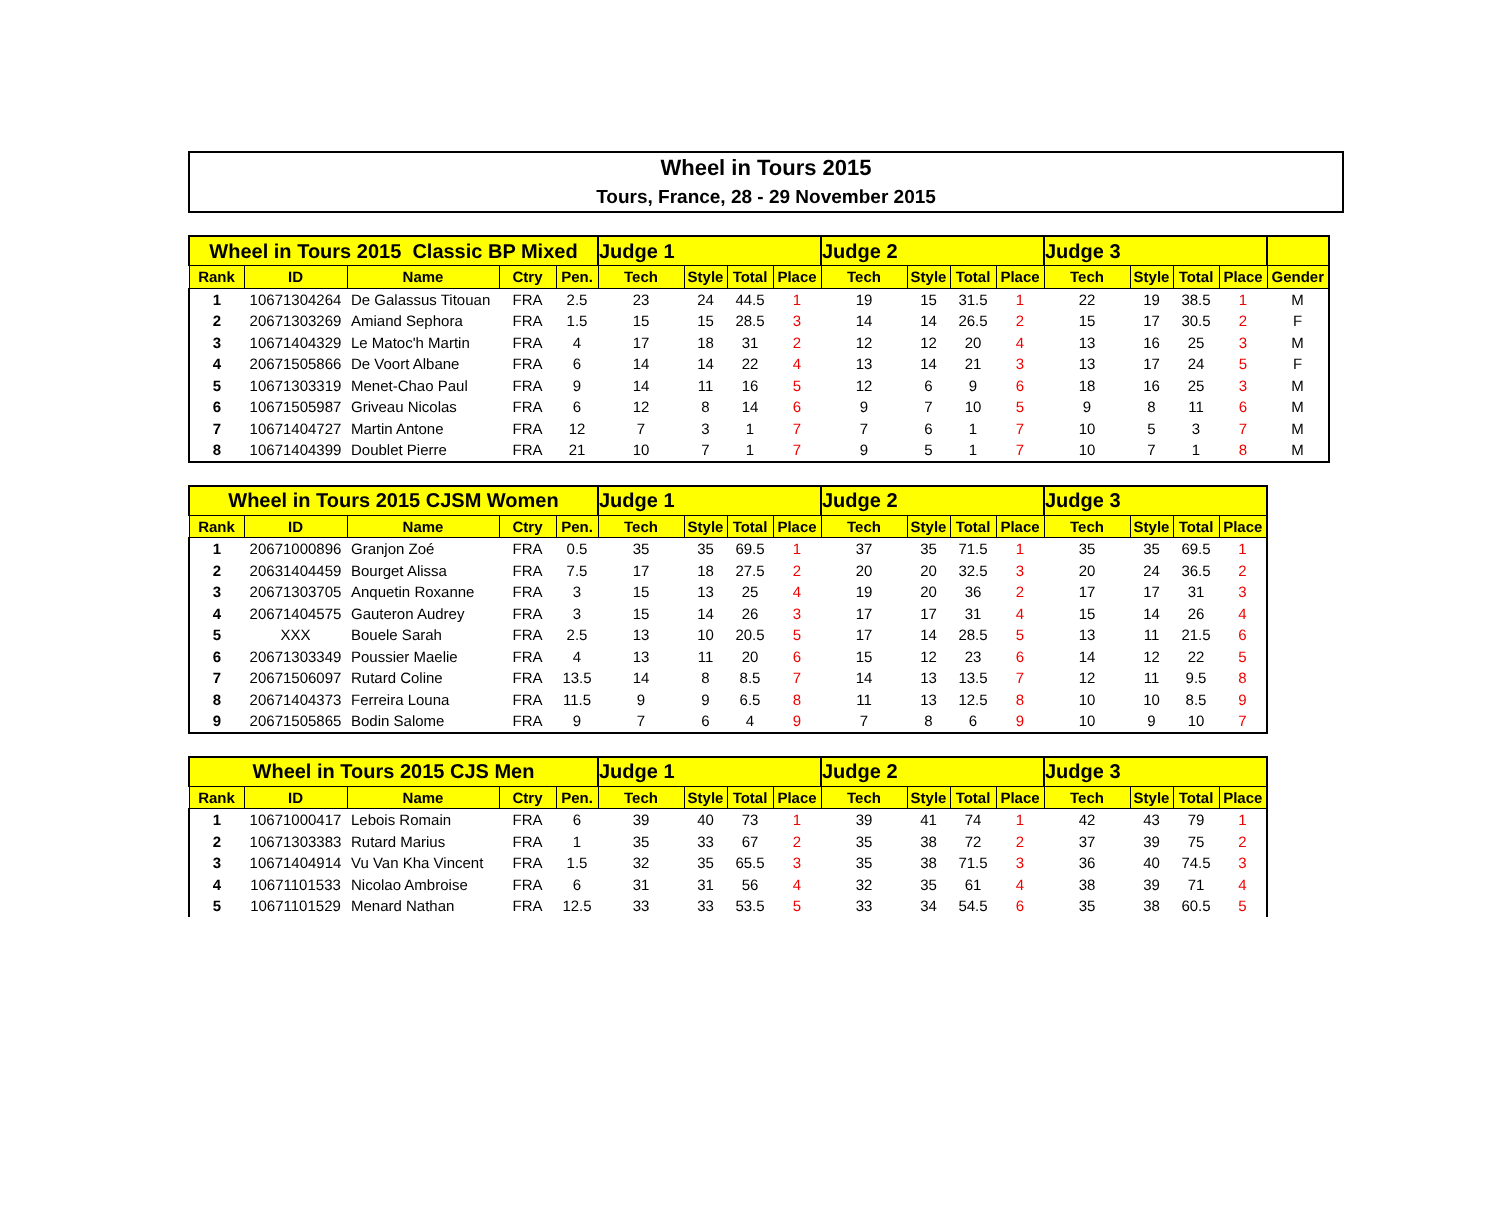Wheel in Tours 2015
Tours, France, 28 - 29 November 2015
| Wheel in Tours 2015 Classic BP Mixed | | | | | Judge 1 | | | | Judge 2 | | | | Judge 3 | | | | |
| Rank | ID | Name | Ctry | Pen. | Tech | Style | Total | Place | Tech | Style | Total | Place | Tech | Style | Total | Place | Gender |
| 1 | 10671304264 | De Galassus Titouan | FRA | 2.5 | 23 | 24 | 44.5 | 1 | 19 | 15 | 31.5 | 1 | 22 | 19 | 38.5 | 1 | M |
| 2 | 20671303269 | Amiand Sephora | FRA | 1.5 | 15 | 15 | 28.5 | 3 | 14 | 14 | 26.5 | 2 | 15 | 17 | 30.5 | 2 | F |
| 3 | 10671404329 | Le Matoc'h Martin | FRA | 4 | 17 | 18 | 31 | 2 | 12 | 12 | 20 | 4 | 13 | 16 | 25 | 3 | M |
| 4 | 20671505866 | De Voort Albane | FRA | 6 | 14 | 14 | 22 | 4 | 13 | 14 | 21 | 3 | 13 | 17 | 24 | 5 | F |
| 5 | 10671303319 | Menet-Chao Paul | FRA | 9 | 14 | 11 | 16 | 5 | 12 | 6 | 9 | 6 | 18 | 16 | 25 | 3 | M |
| 6 | 10671505987 | Griveau Nicolas | FRA | 6 | 12 | 8 | 14 | 6 | 9 | 7 | 10 | 5 | 9 | 8 | 11 | 6 | M |
| 7 | 10671404727 | Martin Antone | FRA | 12 | 7 | 3 | 1 | 7 | 7 | 6 | 1 | 7 | 10 | 5 | 3 | 7 | M |
| 8 | 10671404399 | Doublet Pierre | FRA | 21 | 10 | 7 | 1 | 7 | 9 | 5 | 1 | 7 | 10 | 7 | 1 | 8 | M |
| Wheel in Tours 2015 CJSM Women | | | | | Judge 1 | | | | Judge 2 | | | | Judge 3 | | | |
| Rank | ID | Name | Ctry | Pen. | Tech | Style | Total | Place | Tech | Style | Total | Place | Tech | Style | Total | Place |
| 1 | 20671000896 | Granjon Zoé | FRA | 0.5 | 35 | 35 | 69.5 | 1 | 37 | 35 | 71.5 | 1 | 35 | 35 | 69.5 | 1 |
| 2 | 20631404459 | Bourget Alissa | FRA | 7.5 | 17 | 18 | 27.5 | 2 | 20 | 20 | 32.5 | 3 | 20 | 24 | 36.5 | 2 |
| 3 | 20671303705 | Anquetin Roxanne | FRA | 3 | 15 | 13 | 25 | 4 | 19 | 20 | 36 | 2 | 17 | 17 | 31 | 3 |
| 4 | 20671404575 | Gauteron Audrey | FRA | 3 | 15 | 14 | 26 | 3 | 17 | 17 | 31 | 4 | 15 | 14 | 26 | 4 |
| 5 | XXX | Bouele Sarah | FRA | 2.5 | 13 | 10 | 20.5 | 5 | 17 | 14 | 28.5 | 5 | 13 | 11 | 21.5 | 6 |
| 6 | 20671303349 | Poussier Maelie | FRA | 4 | 13 | 11 | 20 | 6 | 15 | 12 | 23 | 6 | 14 | 12 | 22 | 5 |
| 7 | 20671506097 | Rutard Coline | FRA | 13.5 | 14 | 8 | 8.5 | 7 | 14 | 13 | 13.5 | 7 | 12 | 11 | 9.5 | 8 |
| 8 | 20671404373 | Ferreira Louna | FRA | 11.5 | 9 | 9 | 6.5 | 8 | 11 | 13 | 12.5 | 8 | 10 | 10 | 8.5 | 9 |
| 9 | 20671505865 | Bodin Salome | FRA | 9 | 7 | 6 | 4 | 9 | 7 | 8 | 6 | 9 | 10 | 9 | 10 | 7 |
| Wheel in Tours 2015 CJS Men | | | | | Judge 1 | | | | Judge 2 | | | | Judge 3 | | | |
| Rank | ID | Name | Ctry | Pen. | Tech | Style | Total | Place | Tech | Style | Total | Place | Tech | Style | Total | Place |
| 1 | 10671000417 | Lebois Romain | FRA | 6 | 39 | 40 | 73 | 1 | 39 | 41 | 74 | 1 | 42 | 43 | 79 | 1 |
| 2 | 10671303383 | Rutard Marius | FRA | 1 | 35 | 33 | 67 | 2 | 35 | 38 | 72 | 2 | 37 | 39 | 75 | 2 |
| 3 | 10671404914 | Vu Van Kha Vincent | FRA | 1.5 | 32 | 35 | 65.5 | 3 | 35 | 38 | 71.5 | 3 | 36 | 40 | 74.5 | 3 |
| 4 | 10671101533 | Nicolao Ambroise | FRA | 6 | 31 | 31 | 56 | 4 | 32 | 35 | 61 | 4 | 38 | 39 | 71 | 4 |
| 5 | 10671101529 | Menard Nathan | FRA | 12.5 | 33 | 33 | 53.5 | 5 | 33 | 34 | 54.5 | 6 | 35 | 38 | 60.5 | 5 |